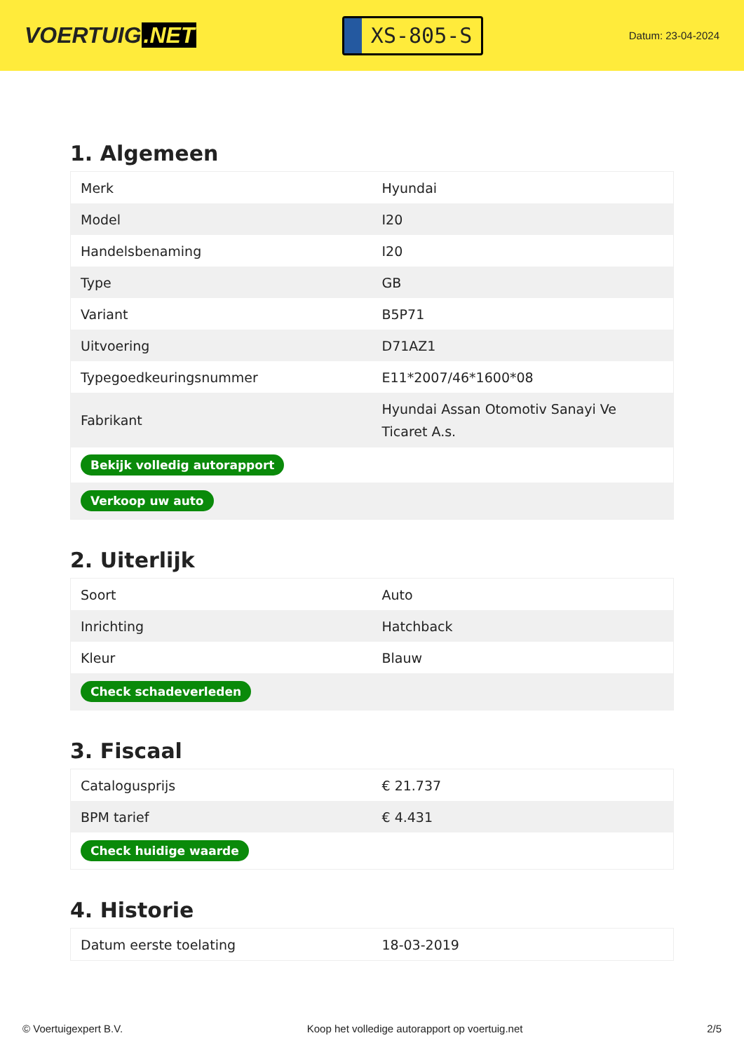VOERTUIG.NET
XS-805-S
Datum: 23-04-2024
1. Algemeen
| Merk | Hyundai |
| Model | I20 |
| Handelsbenaming | I20 |
| Type | GB |
| Variant | B5P71 |
| Uitvoering | D71AZ1 |
| Typegoedkeuringsnummer | E11*2007/46*1600*08 |
| Fabrikant | Hyundai Assan Otomotiv Sanayi Ve Ticaret A.s. |
| Bekijk volledig autorapport | |
| Verkoop uw auto | |
2. Uiterlijk
| Soort | Auto |
| Inrichting | Hatchback |
| Kleur | Blauw |
| Check schadeverleden | |
3. Fiscaal
| Catalogusprijs | € 21.737 |
| BPM tarief | € 4.431 |
| Check huidige waarde | |
4. Historie
| Datum eerste toelating | 18-03-2019 |
© Voertuigexpert B.V. Koop het volledige autorapport op voertuig.net 2/5